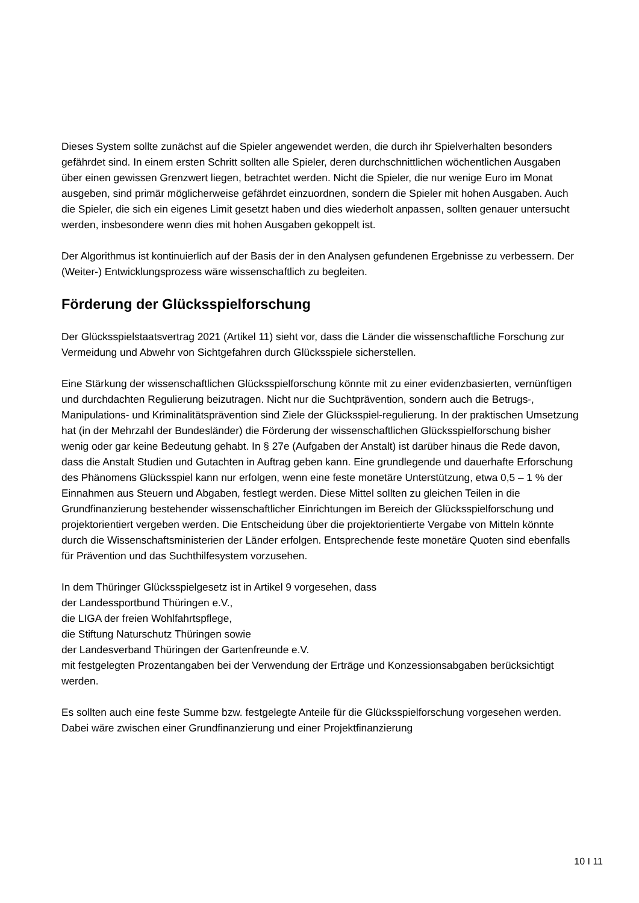Dieses System sollte zunächst auf die Spieler angewendet werden, die durch ihr Spielverhalten besonders gefährdet sind. In einem ersten Schritt sollten alle Spieler, deren durchschnittlichen wöchentlichen Ausgaben über einen gewissen Grenzwert liegen, betrachtet werden. Nicht die Spieler, die nur wenige Euro im Monat ausgeben, sind primär möglicherweise gefährdet einzuordnen, sondern die Spieler mit hohen Ausgaben. Auch die Spieler, die sich ein eigenes Limit gesetzt haben und dies wiederholt anpassen, sollten genauer untersucht werden, insbesondere wenn dies mit hohen Ausgaben gekoppelt ist.
Der Algorithmus ist kontinuierlich auf der Basis der in den Analysen gefundenen Ergebnisse zu verbessern. Der (Weiter-) Entwicklungsprozess wäre wissenschaftlich zu begleiten.
Förderung der Glücksspielforschung
Der Glücksspielstaatsvertrag 2021 (Artikel 11) sieht vor, dass die Länder die wissenschaftliche Forschung zur Vermeidung und Abwehr von Sichtgefahren durch Glücksspiele sicherstellen.
Eine Stärkung der wissenschaftlichen Glücksspielforschung könnte mit zu einer evidenzbasierten, vernünftigen und durchdachten Regulierung beizutragen. Nicht nur die Suchtprävention, sondern auch die Betrugs-, Manipulations- und Kriminalitätsprävention sind Ziele der Glücksspiel-regulierung. In der praktischen Umsetzung hat (in der Mehrzahl der Bundesländer) die Förderung der wissenschaftlichen Glücksspielforschung bisher wenig oder gar keine Bedeutung gehabt. In § 27e (Aufgaben der Anstalt) ist darüber hinaus die Rede davon, dass die Anstalt Studien und Gutachten in Auftrag geben kann. Eine grundlegende und dauerhafte Erforschung des Phänomens Glücksspiel kann nur erfolgen, wenn eine feste monetäre Unterstützung, etwa 0,5 – 1 % der Einnahmen aus Steuern und Abgaben, festlegt werden. Diese Mittel sollten zu gleichen Teilen in die Grundfinanzierung bestehender wissenschaftlicher Einrichtungen im Bereich der Glücksspielforschung und projektorientiert vergeben werden. Die Entscheidung über die projektorientierte Vergabe von Mitteln könnte durch die Wissenschaftsministerien der Länder erfolgen. Entsprechende feste monetäre Quoten sind ebenfalls für Prävention und das Suchthilfesystem vorzusehen.
In dem Thüringer Glücksspielgesetz ist in Artikel 9 vorgesehen, dass
der Landessportbund Thüringen e.V.,
die LIGA der freien Wohlfahrtspflege,
die Stiftung Naturschutz Thüringen sowie
der Landesverband Thüringen der Gartenfreunde e.V.
mit festgelegten Prozentangaben bei der Verwendung der Erträge und Konzessionsabgaben berücksichtigt werden.
Es sollten auch eine feste Summe bzw. festgelegte Anteile für die Glücksspielforschung vorgesehen werden. Dabei wäre zwischen einer Grundfinanzierung und einer Projektfinanzierung
10 I 11